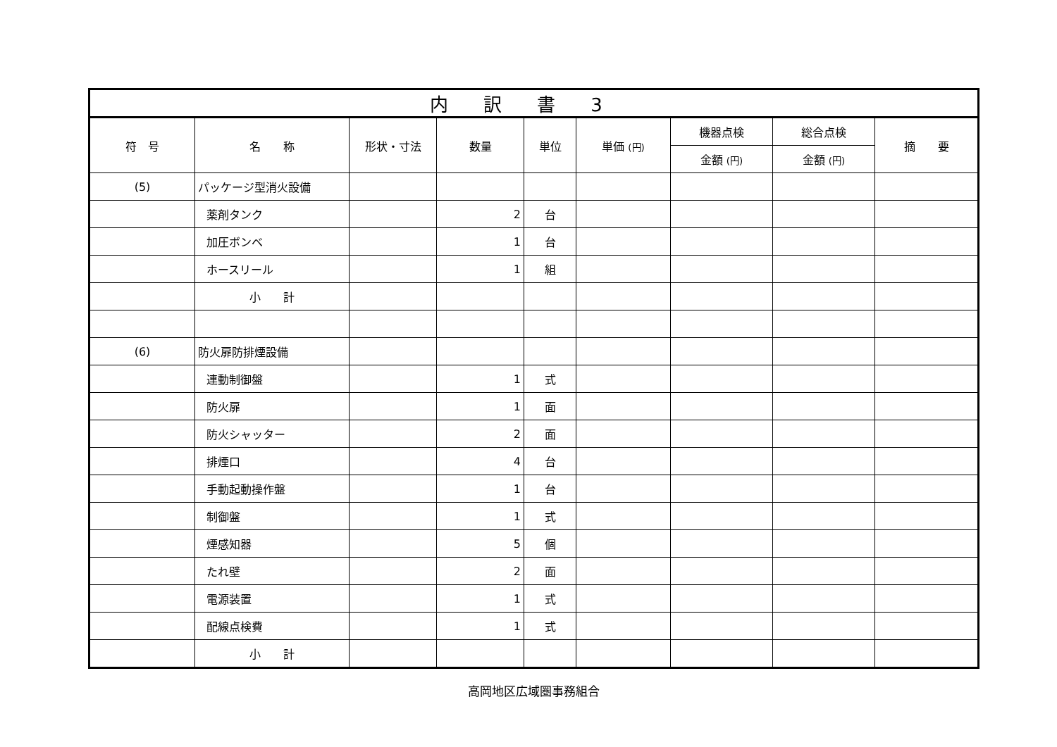| 内訳書3 | | | | | | | | |
| --- | --- | --- | --- | --- | --- | --- | --- | --- |
| 符 号 | 名 称 | 形状・寸法 | 数量 | 単位 | 単価 (円) | 機器点検 | 総合点検 | 摘 要 |
| | | | | | | 金額 (円) | 金額 (円) | |
| (5) | パッケージ型消火設備 | | | | | | | |
| | 薬剤タンク | | 2 | 台 | | | | |
| | 加圧ボンベ | | 1 | 台 | | | | |
| | ホースリール | | 1 | 組 | | | | |
| | 小 計 | | | | | | | |
| (6) | 防火扉防排煙設備 | | | | | | | |
| | 連動制御盤 | | 1 | 式 | | | | |
| | 防火扉 | | 1 | 面 | | | | |
| | 防火シャッター | | 2 | 面 | | | | |
| | 排煙口 | | 4 | 台 | | | | |
| | 手動起動操作盤 | | 1 | 台 | | | | |
| | 制御盤 | | 1 | 式 | | | | |
| | 煙感知器 | | 5 | 個 | | | | |
| | たれ壁 | | 2 | 面 | | | | |
| | 電源装置 | | 1 | 式 | | | | |
| | 配線点検費 | | 1 | 式 | | | | |
| | 小 計 | | | | | | | |
高岡地区広域圏事務組合